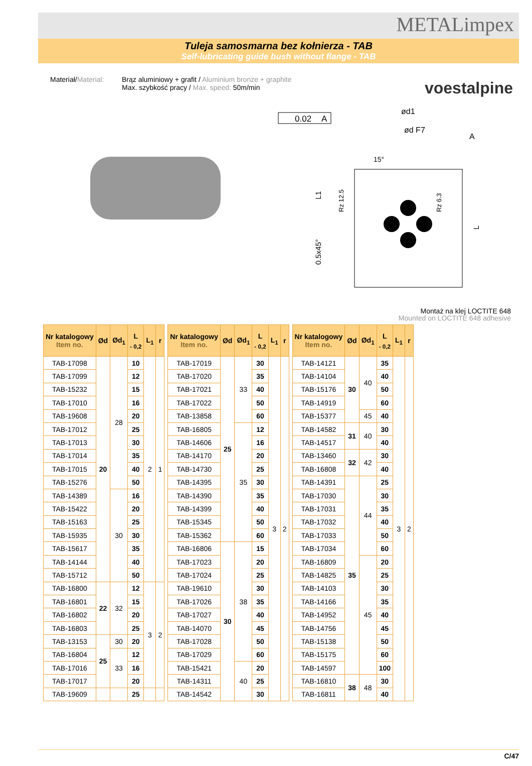METALimpex
Tuleja samosmarna bez kołnierza - TAB
Self-lubricating guide bush without flange - TAB
voestalpine
Materiał/Material:
Brąz aluminiowy + grafit / Aluminium bronze + graphite
Max. szybkość pracy / Max. speed: 50m/min
0.02
A
ød1
ød F7
L1
0.5x45°
Rz 12.5
Rz 6.3
L
15°
A
Montaż na klej LOCTITE 648
Mounted on LOCTITE 648 adhesive
| Nr katalogowy Item no. | Ød | Ød<sub>1</sub> | L <sub>- 0,2</sub> | L<sub>1</sub> | r |
| --- | --- | --- | --- | --- | --- |
| TAB-17098 | 20 | 28 | 10 | 2 | 1 |
| TAB-17099 | | | 12 | | |
| TAB-15232 | | | 15 | | |
| TAB-17010 | | | 16 | | |
| TAB-19608 | | | 20 | | |
| TAB-17012 | | | 25 | | |
| TAB-17013 | | | 30 | | |
| TAB-17014 | | | 35 | | |
| TAB-17015 | | | 40 | | |
| TAB-15276 | | | 50 | | |
| TAB-14389 | | 30 | 16 | | |
| TAB-15422 | | | 20 | | |
| TAB-15163 | | | 25 | | |
| TAB-15935 | | | 30 | | |
| TAB-15617 | | | 35 | | |
| TAB-14144 | | | 40 | | |
| TAB-15712 | | | 50 | | |
| TAB-16800 | 22 | 32 | 12 | 3 | 2 |
| TAB-16801 | | | 15 | | |
| TAB-16802 | | | 20 | | |
| TAB-16803 | | | 25 | | |
| TAB-13153 | 25 | 30 | 20 | | |
| TAB-16804 | | 33 | 12 | | |
| TAB-17016 | | | 16 | | |
| TAB-17017 | | | 20 | | |
| TAB-19609 | | | 25 | | |
| Nr katalogowy Item no. | Ød | Ød<sub>1</sub> | L <sub>- 0,2</sub> | L<sub>1</sub> | r |
| --- | --- | --- | --- | --- | --- |
| TAB-17019 | 25 | 33 | 30 | 3 | 2 |
| TAB-17020 | | | 35 | | |
| TAB-17021 | | | 40 | | |
| TAB-17022 | | | 50 | | |
| TAB-13858 | | | 60 | | |
| TAB-16805 | | 35 | 12 | | |
| TAB-14606 | | | 16 | | |
| TAB-14170 | | | 20 | | |
| TAB-14730 | | | 25 | | |
| TAB-14395 | | | 30 | | |
| TAB-14390 | | | 35 | | |
| TAB-14399 | | | 40 | | |
| TAB-15345 | | | 50 | | |
| TAB-15362 | | | 60 | | |
| TAB-16806 | 30 | 38 | 15 | | |
| TAB-17023 | | | 20 | | |
| TAB-17024 | | | 25 | | |
| TAB-19610 | | | 30 | | |
| TAB-17026 | | | 35 | | |
| TAB-17027 | | | 40 | | |
| TAB-14070 | | | 45 | | |
| TAB-17028 | | | 50 | | |
| TAB-17029 | | | 60 | | |
| TAB-15421 | | 40 | 20 | | |
| TAB-14311 | | | 25 | | |
| TAB-14542 | | | 30 | | |
| Nr katalogowy Item no. | Ød | Ød<sub>1</sub> | L <sub>- 0,2</sub> | L<sub>1</sub> | r |
| --- | --- | --- | --- | --- | --- |
| TAB-14121 | 30 | 40 | 35 | 3 | 2 |
| TAB-14104 | | | 40 | | |
| TAB-15176 | | | 50 | | |
| TAB-14919 | | | 60 | | |
| TAB-15377 | | 45 | 40 | | |
| TAB-14582 | 31 | 40 | 30 | | |
| TAB-14517 | | | 40 | | |
| TAB-13460 | 32 | 42 | 30 | | |
| TAB-16808 | | | 40 | | |
| TAB-14391 | 35 | 44 | 25 | | |
| TAB-17030 | | | 30 | | |
| TAB-17031 | | | 35 | | |
| TAB-17032 | | | 40 | | |
| TAB-17033 | | | 50 | | |
| TAB-17034 | | | 60 | | |
| TAB-16809 | | 45 | 20 | | |
| TAB-14825 | | | 25 | | |
| TAB-14103 | | | 30 | | |
| TAB-14166 | | | 35 | | |
| TAB-14952 | | | 40 | | |
| TAB-14756 | | | 45 | | |
| TAB-15138 | | | 50 | | |
| TAB-15175 | | | 60 | | |
| TAB-14597 | | | 100 | | |
| TAB-16810 | 38 | 48 | 30 | | |
| TAB-16811 | | | 40 | | |
C/47